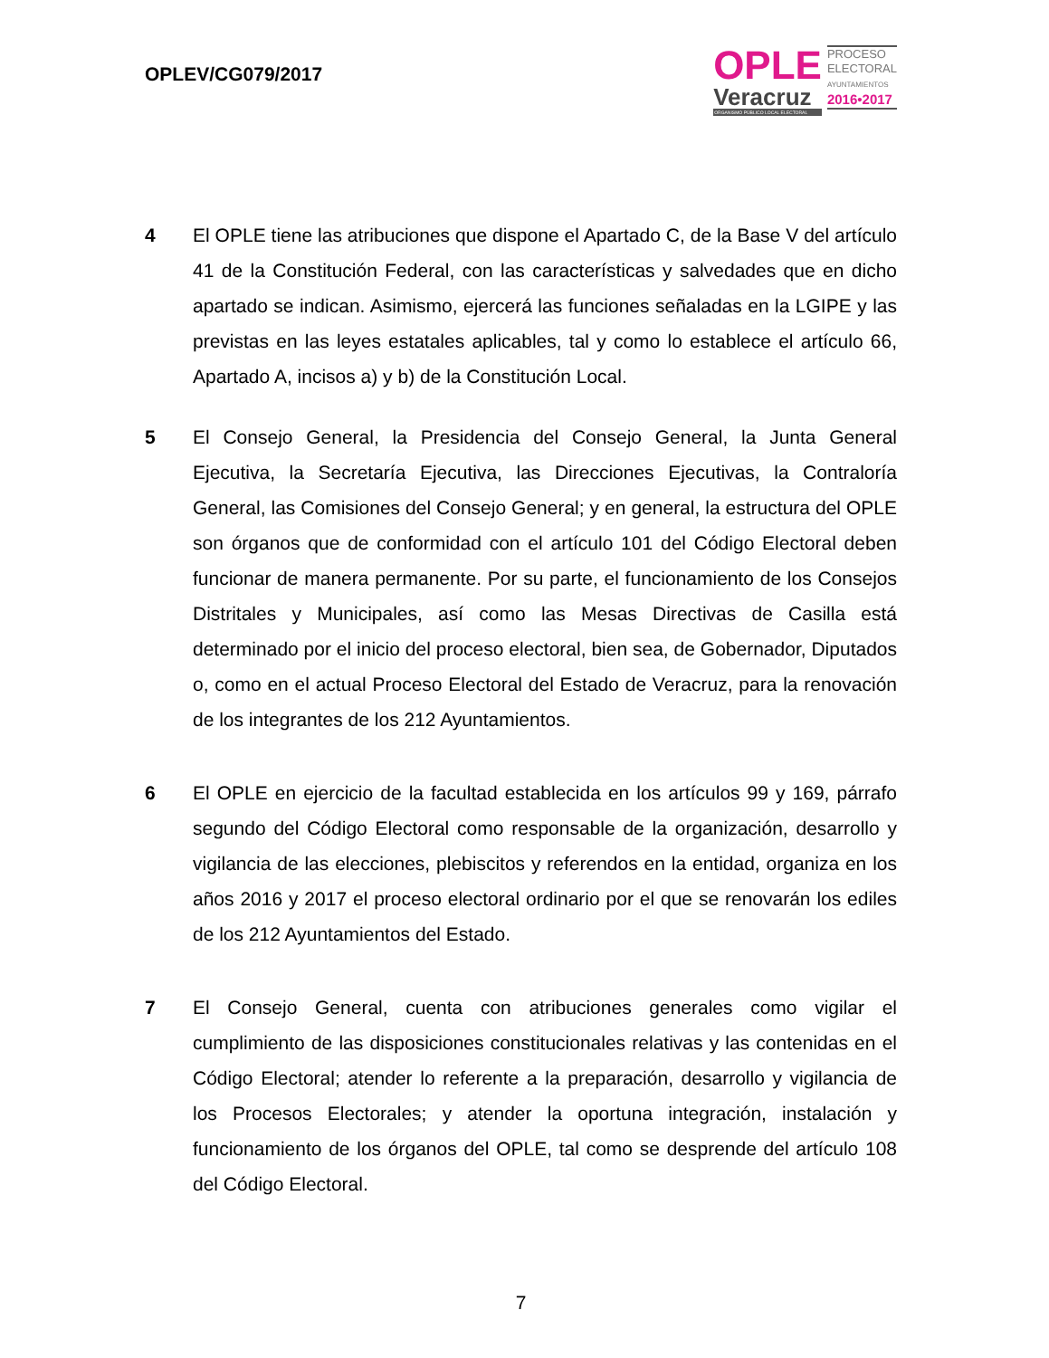OPLEV/CG079/2017
OPLE
Veracruz
ORGANISMO PÚBLICO LOCAL ELECTORAL
PROCESO
ELECTORAL
AYUNTAMIENTOS
2016•2017
4 El OPLE tiene las atribuciones que dispone el Apartado C, de la Base V del artículo 41 de la Constitución Federal, con las características y salvedades que en dicho apartado se indican. Asimismo, ejercerá las funciones señaladas en la LGIPE y las previstas en las leyes estatales aplicables, tal y como lo establece el artículo 66, Apartado A, incisos a) y b) de la Constitución Local.
5 El Consejo General, la Presidencia del Consejo General, la Junta General Ejecutiva, la Secretaría Ejecutiva, las Direcciones Ejecutivas, la Contraloría General, las Comisiones del Consejo General; y en general, la estructura del OPLE son órganos que de conformidad con el artículo 101 del Código Electoral deben funcionar de manera permanente. Por su parte, el funcionamiento de los Consejos Distritales y Municipales, así como las Mesas Directivas de Casilla está determinado por el inicio del proceso electoral, bien sea, de Gobernador, Diputados o, como en el actual Proceso Electoral del Estado de Veracruz, para la renovación de los integrantes de los 212 Ayuntamientos.
6 El OPLE en ejercicio de la facultad establecida en los artículos 99 y 169, párrafo segundo del Código Electoral como responsable de la organización, desarrollo y vigilancia de las elecciones, plebiscitos y referendos en la entidad, organiza en los años 2016 y 2017 el proceso electoral ordinario por el que se renovarán los ediles de los 212 Ayuntamientos del Estado.
7 El Consejo General, cuenta con atribuciones generales como vigilar el cumplimiento de las disposiciones constitucionales relativas y las contenidas en el Código Electoral; atender lo referente a la preparación, desarrollo y vigilancia de los Procesos Electorales; y atender la oportuna integración, instalación y funcionamiento de los órganos del OPLE, tal como se desprende del artículo 108 del Código Electoral.
7